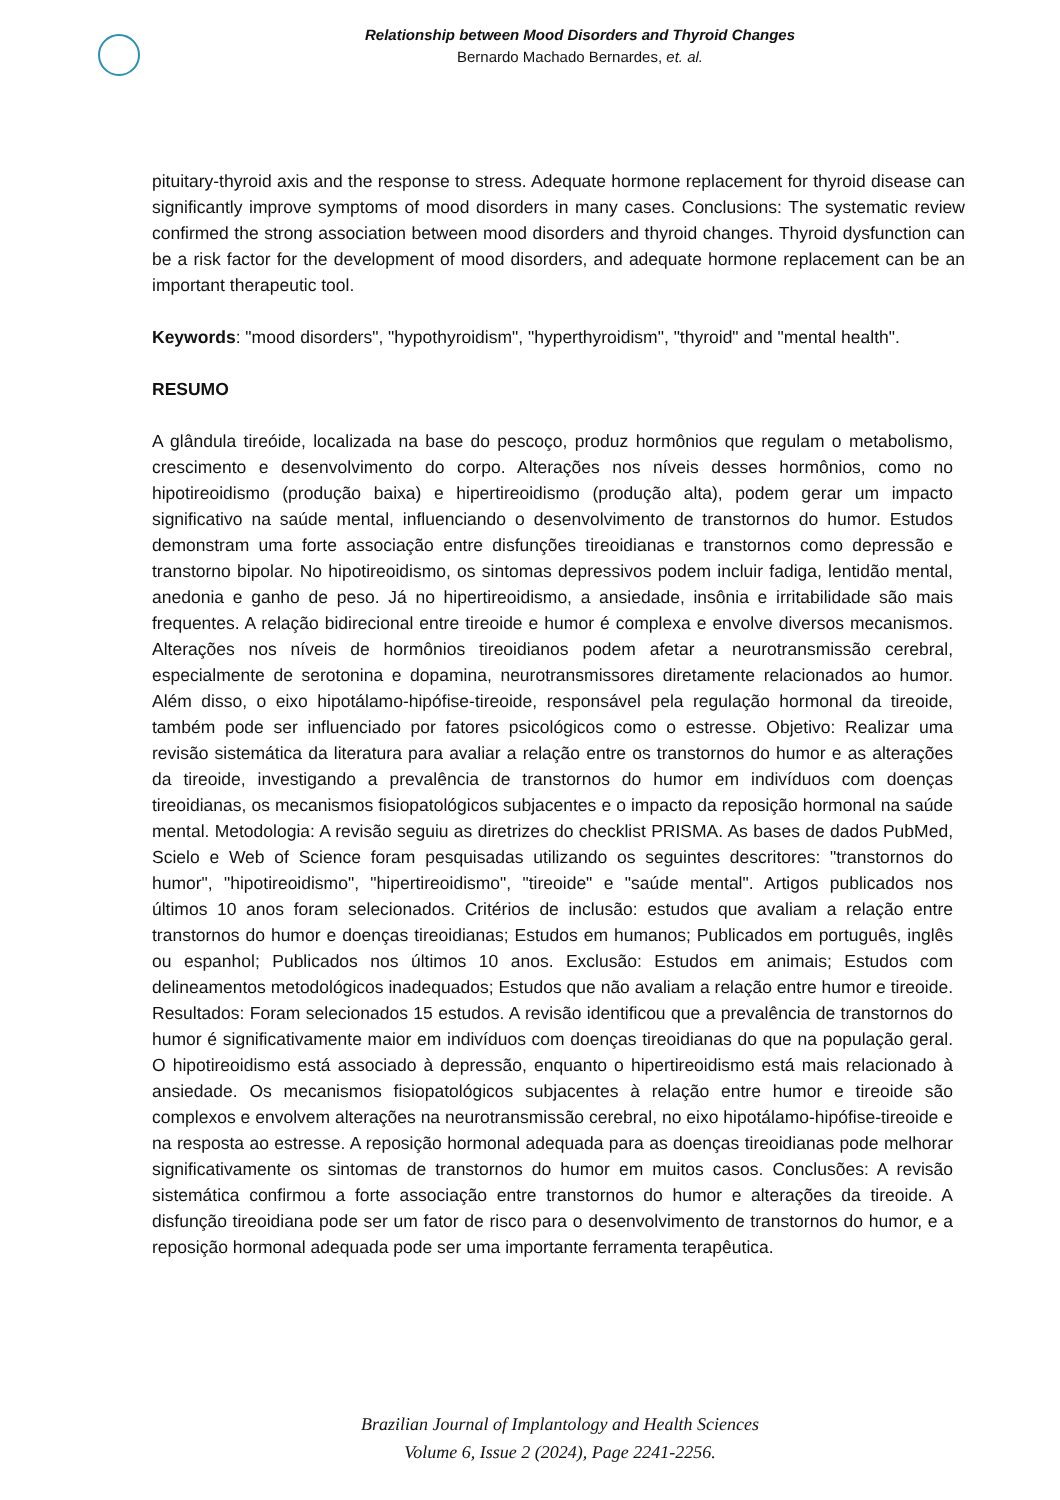Relationship between Mood Disorders and Thyroid Changes
Bernardo Machado Bernardes, et. al.
pituitary-thyroid axis and the response to stress. Adequate hormone replacement for thyroid disease can significantly improve symptoms of mood disorders in many cases. Conclusions: The systematic review confirmed the strong association between mood disorders and thyroid changes. Thyroid dysfunction can be a risk factor for the development of mood disorders, and adequate hormone replacement can be an important therapeutic tool.
Keywords: "mood disorders", "hypothyroidism", "hyperthyroidism", "thyroid" and "mental health".
RESUMO
A glândula tireóide, localizada na base do pescoço, produz hormônios que regulam o metabolismo, crescimento e desenvolvimento do corpo. Alterações nos níveis desses hormônios, como no hipotireoidismo (produção baixa) e hipertireoidismo (produção alta), podem gerar um impacto significativo na saúde mental, influenciando o desenvolvimento de transtornos do humor. Estudos demonstram uma forte associação entre disfunções tireoidianas e transtornos como depressão e transtorno bipolar. No hipotireoidismo, os sintomas depressivos podem incluir fadiga, lentidão mental, anedonia e ganho de peso. Já no hipertireoidismo, a ansiedade, insônia e irritabilidade são mais frequentes. A relação bidirecional entre tireoide e humor é complexa e envolve diversos mecanismos. Alterações nos níveis de hormônios tireoidianos podem afetar a neurotransmissão cerebral, especialmente de serotonina e dopamina, neurotransmissores diretamente relacionados ao humor. Além disso, o eixo hipotálamo-hipófise-tireoide, responsável pela regulação hormonal da tireoide, também pode ser influenciado por fatores psicológicos como o estresse. Objetivo: Realizar uma revisão sistemática da literatura para avaliar a relação entre os transtornos do humor e as alterações da tireoide, investigando a prevalência de transtornos do humor em indivíduos com doenças tireoidianas, os mecanismos fisiopatológicos subjacentes e o impacto da reposição hormonal na saúde mental. Metodologia: A revisão seguiu as diretrizes do checklist PRISMA. As bases de dados PubMed, Scielo e Web of Science foram pesquisadas utilizando os seguintes descritores: "transtornos do humor", "hipotireoidismo", "hipertireoidismo", "tireoide" e "saúde mental". Artigos publicados nos últimos 10 anos foram selecionados. Critérios de inclusão: estudos que avaliam a relação entre transtornos do humor e doenças tireoidianas; Estudos em humanos; Publicados em português, inglês ou espanhol; Publicados nos últimos 10 anos. Exclusão: Estudos em animais; Estudos com delineamentos metodológicos inadequados; Estudos que não avaliam a relação entre humor e tireoide. Resultados: Foram selecionados 15 estudos. A revisão identificou que a prevalência de transtornos do humor é significativamente maior em indivíduos com doenças tireoidianas do que na população geral. O hipotireoidismo está associado à depressão, enquanto o hipertireoidismo está mais relacionado à ansiedade. Os mecanismos fisiopatológicos subjacentes à relação entre humor e tireoide são complexos e envolvem alterações na neurotransmissão cerebral, no eixo hipotálamo-hipófise-tireoide e na resposta ao estresse. A reposição hormonal adequada para as doenças tireoidianas pode melhorar significativamente os sintomas de transtornos do humor em muitos casos. Conclusões: A revisão sistemática confirmou a forte associação entre transtornos do humor e alterações da tireoide. A disfunção tireoidiana pode ser um fator de risco para o desenvolvimento de transtornos do humor, e a reposição hormonal adequada pode ser uma importante ferramenta terapêutica.
Brazilian Journal of Implantology and Health Sciences
Volume 6, Issue 2 (2024), Page 2241-2256.